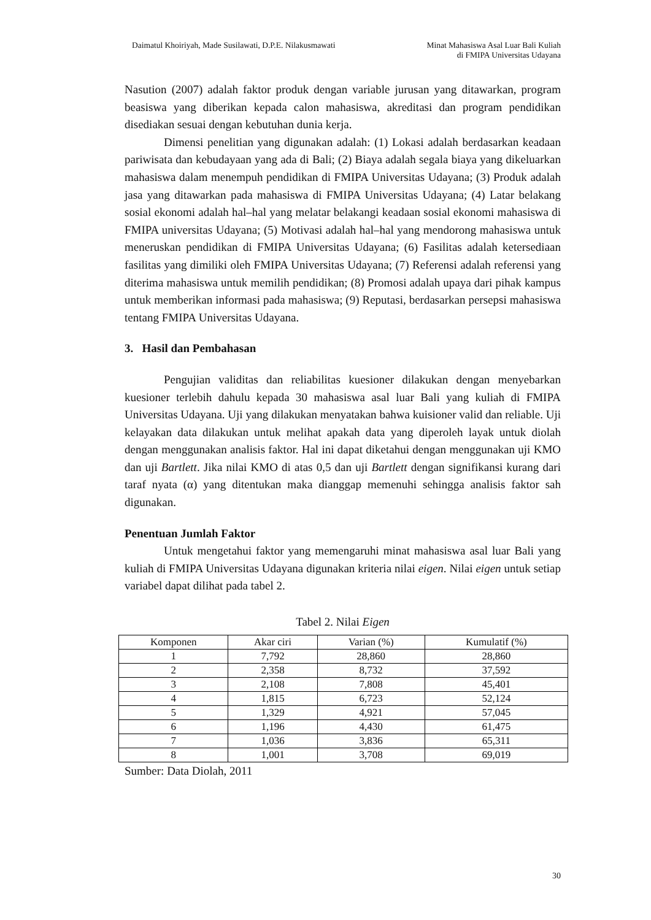Daimatul Khoiriyah, Made Susilawati, D.P.E. Nilakusmawati
Minat Mahasiswa Asal Luar Bali Kuliah
di FMIPA Universitas Udayana
Nasution (2007) adalah faktor produk dengan variable jurusan yang ditawarkan, program beasiswa yang diberikan kepada calon mahasiswa, akreditasi dan program pendidikan disediakan sesuai dengan kebutuhan dunia kerja.
Dimensi penelitian yang digunakan adalah: (1) Lokasi adalah berdasarkan keadaan pariwisata dan kebudayaan yang ada di Bali; (2) Biaya adalah segala biaya yang dikeluarkan mahasiswa dalam menempuh pendidikan di FMIPA Universitas Udayana; (3) Produk adalah jasa yang ditawarkan pada mahasiswa di FMIPA Universitas Udayana; (4) Latar belakang sosial ekonomi adalah hal–hal yang melatar belakangi keadaan sosial ekonomi mahasiswa di FMIPA universitas Udayana; (5) Motivasi adalah hal–hal yang mendorong mahasiswa untuk meneruskan pendidikan di FMIPA Universitas Udayana; (6) Fasilitas adalah ketersediaan fasilitas yang dimiliki oleh FMIPA Universitas Udayana; (7) Referensi adalah referensi yang diterima mahasiswa untuk memilih pendidikan; (8) Promosi adalah upaya dari pihak kampus untuk memberikan informasi pada mahasiswa; (9) Reputasi, berdasarkan persepsi mahasiswa tentang FMIPA Universitas Udayana.
3. Hasil dan Pembahasan
Pengujian validitas dan reliabilitas kuesioner dilakukan dengan menyebarkan kuesioner terlebih dahulu kepada 30 mahasiswa asal luar Bali yang kuliah di FMIPA Universitas Udayana. Uji yang dilakukan menyatakan bahwa kuisioner valid dan reliable. Uji kelayakan data dilakukan untuk melihat apakah data yang diperoleh layak untuk diolah dengan menggunakan analisis faktor. Hal ini dapat diketahui dengan menggunakan uji KMO dan uji Bartlett. Jika nilai KMO di atas 0,5 dan uji Bartlett dengan signifikansi kurang dari taraf nyata (α) yang ditentukan maka dianggap memenuhi sehingga analisis faktor sah digunakan.
Penentuan Jumlah Faktor
Untuk mengetahui faktor yang memengaruhi minat mahasiswa asal luar Bali yang kuliah di FMIPA Universitas Udayana digunakan kriteria nilai eigen. Nilai eigen untuk setiap variabel dapat dilihat pada tabel 2.
Tabel 2. Nilai Eigen
| Komponen | Akar ciri | Varian (%) | Kumulatif (%) |
| --- | --- | --- | --- |
| 1 | 7,792 | 28,860 | 28,860 |
| 2 | 2,358 | 8,732 | 37,592 |
| 3 | 2,108 | 7,808 | 45,401 |
| 4 | 1,815 | 6,723 | 52,124 |
| 5 | 1,329 | 4,921 | 57,045 |
| 6 | 1,196 | 4,430 | 61,475 |
| 7 | 1,036 | 3,836 | 65,311 |
| 8 | 1,001 | 3,708 | 69,019 |
Sumber: Data Diolah, 2011
30